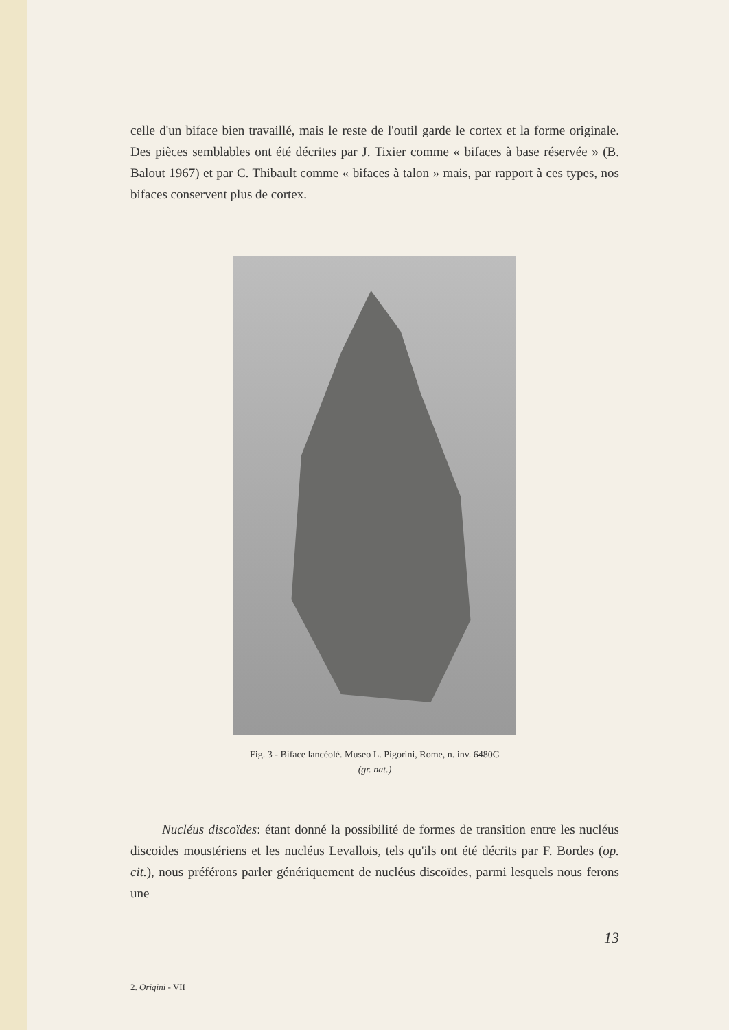celle d'un biface bien travaillé, mais le reste de l'outil garde le cortex et la forme originale. Des pièces semblables ont été décrites par J. Tixier comme « bifaces à base réservée » (B. Balout 1967) et par C. Thibault comme « bifaces à talon » mais, par rapport à ces types, nos bifaces conservent plus de cortex.
Fig. 3 - Biface lancéolé. Museo L. Pigorini, Rome, n. inv. 6480G
(gr. nat.)
Nucléus discoïdes: étant donné la possibilité de formes de transition entre les nucléus discoides moustériens et les nucléus Levallois, tels qu'ils ont été décrits par F. Bordes (op. cit.), nous préférons parler génériquement de nucléus discoïdes, parmi lesquels nous ferons une
13
2. Origini - VII